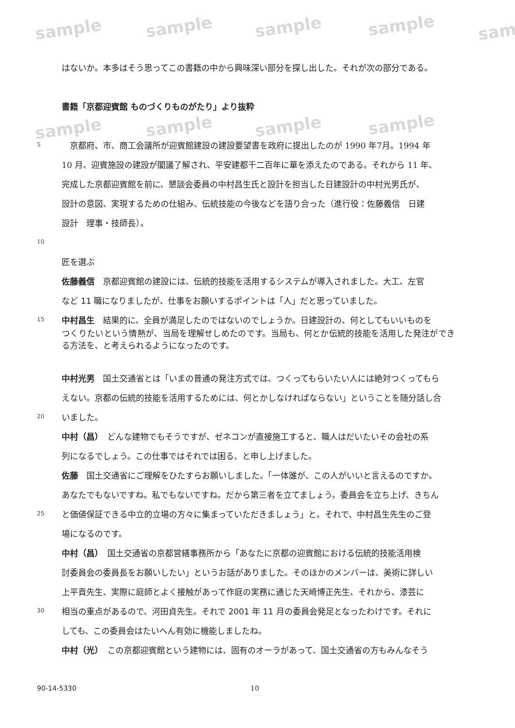sample sample sample sample sam
sample sample sample sample
はないか。本多はそう思ってこの書籍の中から興味深い部分を探し出した。それが次の部分である。
書籍「京都迎賓館 ものづくりものがたり」より抜粋
5　京都府、市、商工会議所が迎賓館建設の建設要望書を政府に提出したのが 1990 年7月。1994 年
10 月、迎賓施設の建設が閣議了解され、平安建都千二百年に華を添えたのである。それから 11 年、
完成した京都迎賓館を前に、懇談会委員の中村昌生氏と設計を担当した日建設計の中村光男氏が、
設計の意図、実現するための仕組み、伝統技能の今後などを語り合った（進行役：佐藤義信　日建
設計　理事・技師長）。
10
匠を選ぶ
佐藤義信　京都迎賓館の建設には、伝統的技能を活用するシステムが導入されました。大工、左官
など 11 職になりましたが、仕事をお願いするポイントは「人」だと思っていました。
15 中村昌生　結果的に、全員が満足したのではないのでしょうか。日建設計の、何としてもいいものを
つくりたいという情熱が、当局を理解せしめたのです。当局も、何とか伝統的技能を活用した発注ができる方法を、と考えられるようになったのです。
中村光男　国土交通省とは「いまの普通の発注方式では、つくってもらいたい人には絶対つくってもら
えない。京都の伝統的技能を活用するためには、何とかしなければならない」ということを随分話し合
20 いました。
中村（昌）　どんな建物でもそうですが、ゼネコンが直接施工すると、職人はだいたいその会社の系
列になるでしょう。この仕事ではそれでは困る、と申し上げました。
佐藤　国土交通省にご理解をひたすらお願いしました。「一体誰が、この人がいいと言えるのですか。
あなたでもないですね。私でもないですね。だから第三者を立てましょう。委員会を立ち上げ、きちん
25 と価値保証できる中立的立場の方々に集まっていただきましょう」と。それで、中村昌生先生のご登
場になるのです。
中村（昌）　国土交通省の京都営繕事務所から「あなたに京都の迎賓館における伝統的技能活用検
討委員会の委員長をお願いしたい」というお話がありました。そのほかのメンバーは、美術に詳しい
上平貢先生、実際に庭師とよく接触があって作庭の実務に通じた天崎博正先生、それから、漆芸に
30 相当の重点があるので、河田貞先生。それで 2001 年 11 月の委員会発足となったわけです。それに
しても、この委員会はたいへん有効に機能しましたね。
中村（光）　この京都迎賓館という建物には、固有のオーラがあって、国土交通省の方もみんなそう
90-14-5330 10